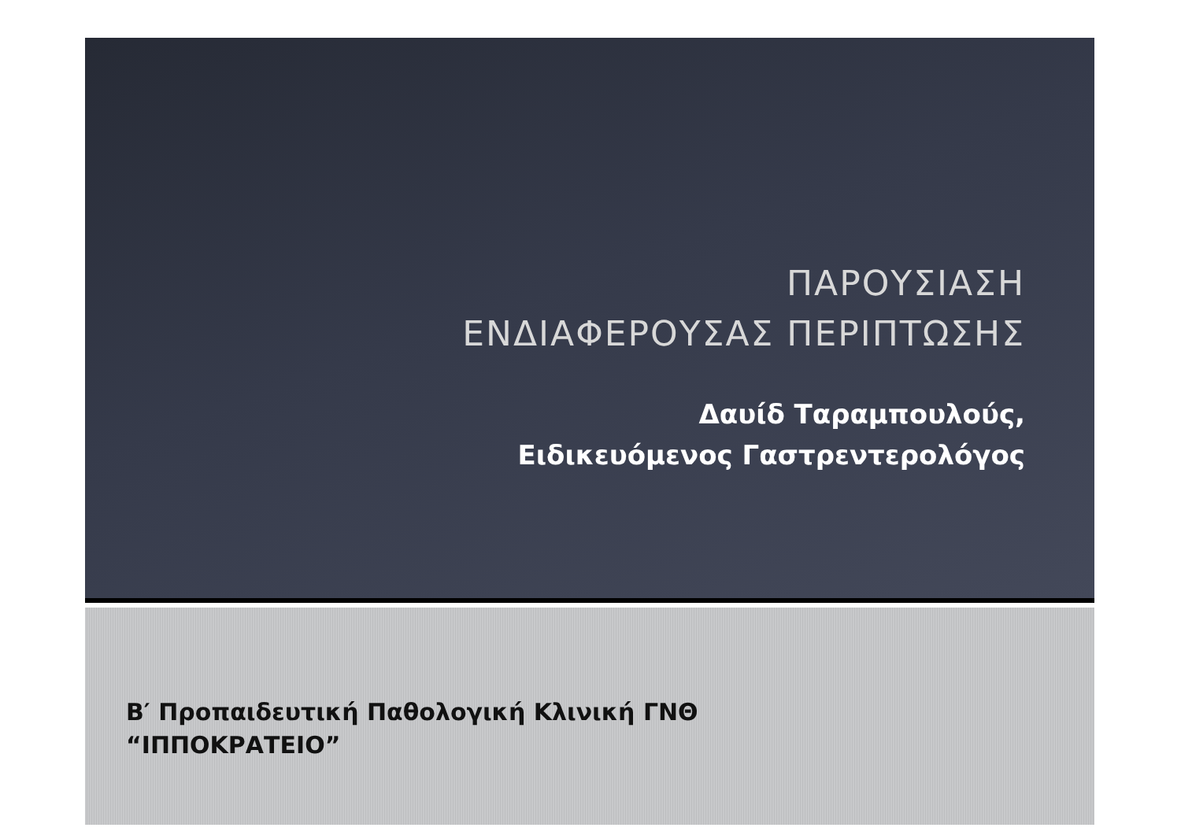ΠΑΡΟΥΣΙΑΣΗ
ΕΝΔΙΑΦΕΡΟΥΣΑΣ ΠΕΡΙΠΤΩΣΗΣ
Δαυίδ Ταραμπουλούς,
Ειδικευόμενος Γαστρεντερολόγος
Β′ Προπαιδευτική Παθολογική Κλινική ΓΝΘ
“ΙΠΠΟΚΡΑΤΕΙΟ”